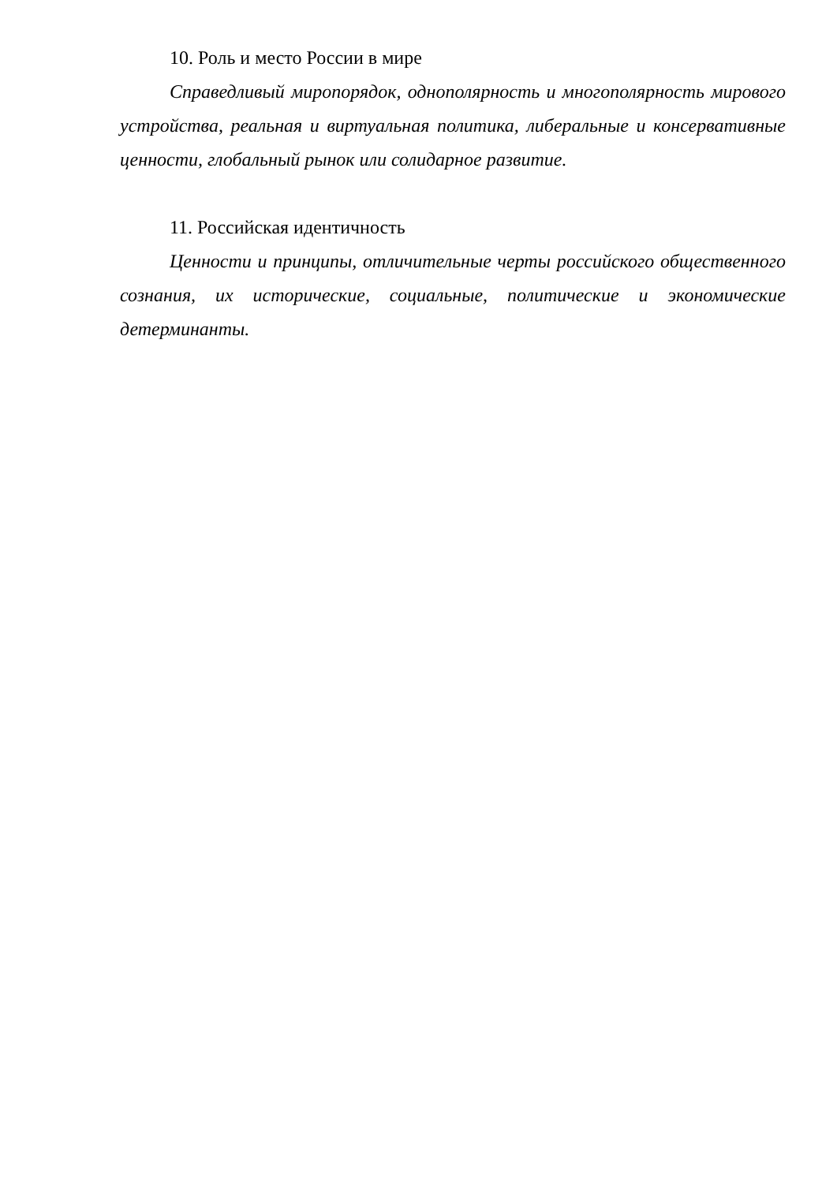10. Роль и место России в мире
Справедливый миропорядок, однополярность и многополярность мирового устройства, реальная и виртуальная политика, либеральные и консервативные ценности, глобальный рынок или солидарное развитие.
11. Российская идентичность
Ценности и принципы, отличительные черты российского общественного сознания, их исторические, социальные, политические и экономические детерминанты.